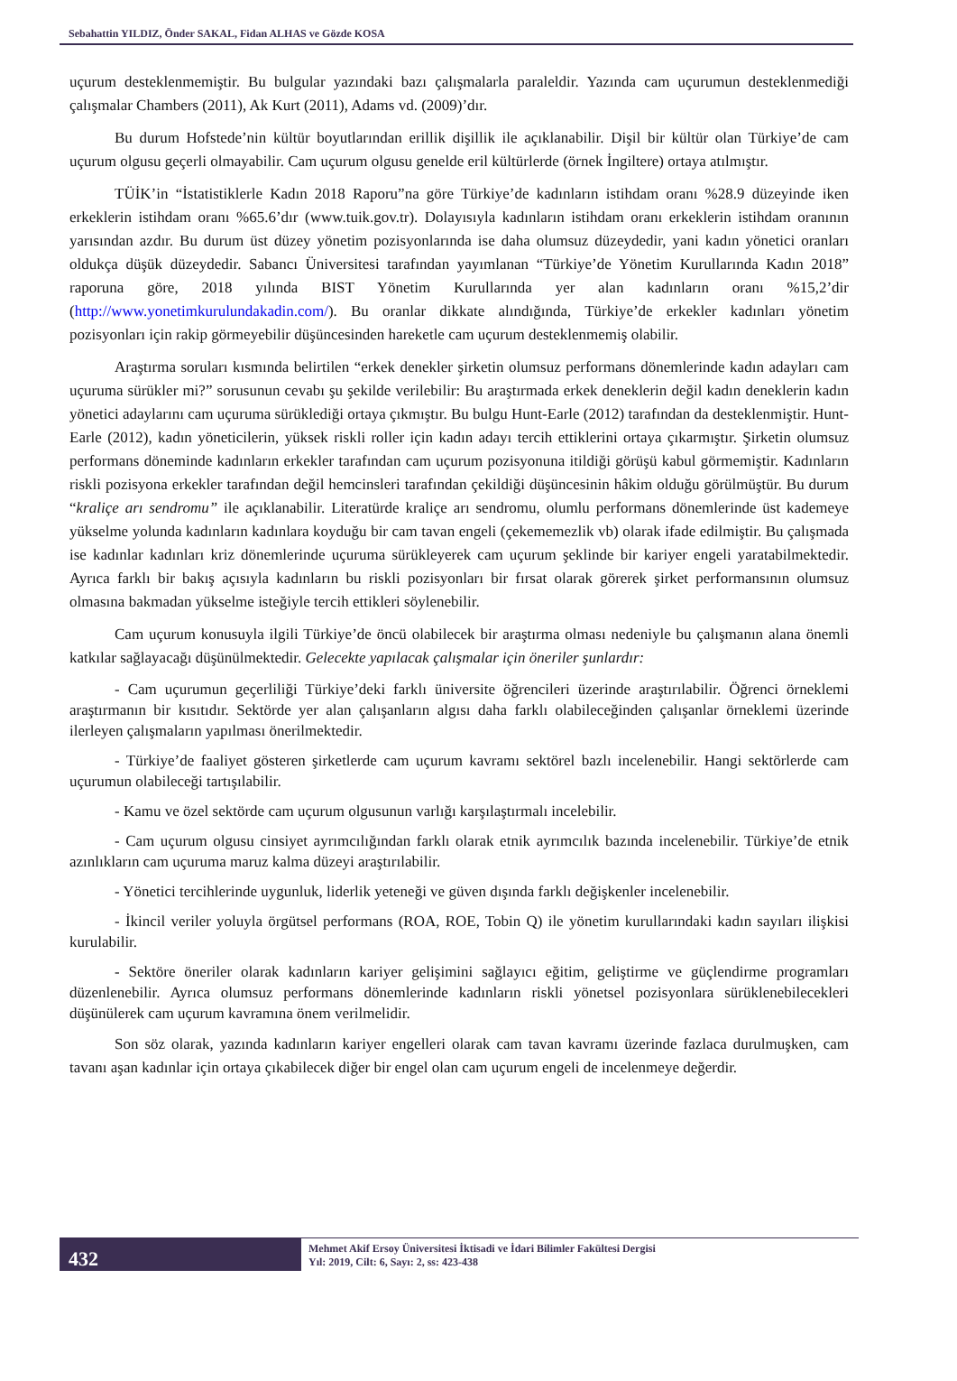Sebahattin YILDIZ, Önder SAKAL, Fidan ALHAS ve Gözde KOSA
uçurum desteklenmemiştir. Bu bulgular yazındaki bazı çalışmalarla paraleldir. Yazında cam uçurumun desteklenmediği çalışmalar Chambers (2011), Ak Kurt (2011), Adams vd. (2009)’dır.
Bu durum Hofstede’nin kültür boyutlarından erillik dişillik ile açıklanabilir. Dişil bir kültür olan Türkiye’de cam uçurum olgusu geçerli olmayabilir. Cam uçurum olgusu genelde eril kültürlerde (örnek İngiltere) ortaya atılmıştır.
TÜİK’in “İstatistiklerle Kadın 2018 Raporu”na göre Türkiye’de kadınların istihdam oranı %28.9 düzeyinde iken erkeklerin istihdam oranı %65.6’dır (www.tuik.gov.tr). Dolayısıyla kadınların istihdam oranı erkeklerin istihdam oranının yarısından azdır. Bu durum üst düzey yönetim pozisyonlarında ise daha olumsuz düzeydedir, yani kadın yönetici oranları oldukça düşük düzeydedir. Sabancı Üniversitesi tarafından yayımlanan “Türkiye’de Yönetim Kurullarında Kadın 2018” raporuna göre, 2018 yılında BIST Yönetim Kurullarında yer alan kadınların oranı %15,2’dir (http://www.yonetimkurulundakadin.com/). Bu oranlar dikkate alındığında, Türkiye’de erkekler kadınları yönetim pozisyonları için rakip görmeyebilir düşüncesinden hareketle cam uçurum desteklenmemiş olabilir.
Araştırma soruları kısmında belirtilen “erkek denekler şirketin olumsuz performans dönemlerinde kadın adayları cam uçuruma sürükler mi?” sorusunun cevabı şu şekilde verilebilir: Bu araştırmada erkek deneklerin değil kadın deneklerin kadın yönetici adaylarını cam uçuruma sürüklediği ortaya çıkmıştır. Bu bulgu Hunt-Earle (2012) tarafından da desteklenmiştir. Hunt- Earle (2012), kadın yöneticilerin, yüksek riskli roller için kadın adayı tercih ettiklerini ortaya çıkarmıştır. Şirketin olumsuz performans döneminde kadınların erkekler tarafından cam uçurum pozisyonuna itildiği görüşü kabul görmemiştir. Kadınların riskli pozisyona erkekler tarafından değil hemcinsleri tarafından çekildiği düşüncesinin hâkim olduğu görülmüştür. Bu durum “kraliçe arı sendromu” ile açıklanabilir. Literatürde kraliçe arı sendromu, olumlu performans dönemlerinde üst kademeye yükselme yolunda kadınların kadınlara koyduğu bir cam tavan engeli (çekememezlik vb) olarak ifade edilmiştir. Bu çalışmada ise kadınlar kadınları kriz dönemlerinde uçuruma sürükleyerek cam uçurum şeklinde bir kariyer engeli yaratabilmektedir. Ayrıca farklı bir bakış açısıyla kadınların bu riskli pozisyonları bir fırsat olarak görerek şirket performansının olumsuz olmasına bakmadan yükselme isteğiyle tercih ettikleri söylenebilir.
Cam uçurum konusuyla ilgili Türkiye’de öncü olabilecek bir araştırma olması nedeniyle bu çalışmanın alana önemli katkılar sağlayacağı düşünülmektedir. Gelecekte yapılacak çalışmalar için öneriler şunlardır:
- Cam uçurumun geçerliliği Türkiye’deki farklı üniversite öğrencileri üzerinde araştırılabilir. Öğrenci örneklemi araştırmanın bir kısıtıdır. Sektörde yer alan çalışanların algısı daha farklı olabileceğinden çalışanlar örneklemi üzerinde ilerleyen çalışmaların yapılması önerilmektedir.
- Türkiye’de faaliyet gösteren şirketlerde cam uçurum kavramı sektörel bazlı incelenebilir. Hangi sektörlerde cam uçurumun olabileceği tartışılabilir.
- Kamu ve özel sektörde cam uçurum olgusunun varlığı karşılaştırmalı incelebilir.
- Cam uçurum olgusu cinsiyet ayrımcılığından farklı olarak etnik ayrımcılık bazında incelenebilir. Türkiye’de etnik azınlıkların cam uçuruma maruz kalma düzeyi araştırılabilir.
- Yönetici tercihlerinde uygunluk, liderlik yeteneği ve güven dışında farklı değişkenler incelenebilir.
- İkincil veriler yoluyla örgütsel performans (ROA, ROE, Tobin Q) ile yönetim kurullarındaki kadın sayıları ilişkisi kurulabilir.
- Sektöre öneriler olarak kadınların kariyer gelişimini sağlayıcı eğitim, geliştirme ve güçlendirme programları düzenlenebilir. Ayrıca olumsuz performans dönemlerinde kadınların riskli yönetsel pozisyonlara sürüklenebilecekleri düşünülerek cam uçurum kavramına önem verilmelidir.
Son söz olarak, yazında kadınların kariyer engelleri olarak cam tavan kavramı üzerinde fazlaca durulmuşken, cam tavanı aşan kadınlar için ortaya çıkabilecek diğer bir engel olan cam uçurum engeli de incelenmeye değerdir.
432
Mehmet Akif Ersoy Üniversitesi İktisadi ve İdari Bilimler Fakültesi Dergisi
Yıl: 2019, Cilt: 6, Sayı: 2, ss: 423-438